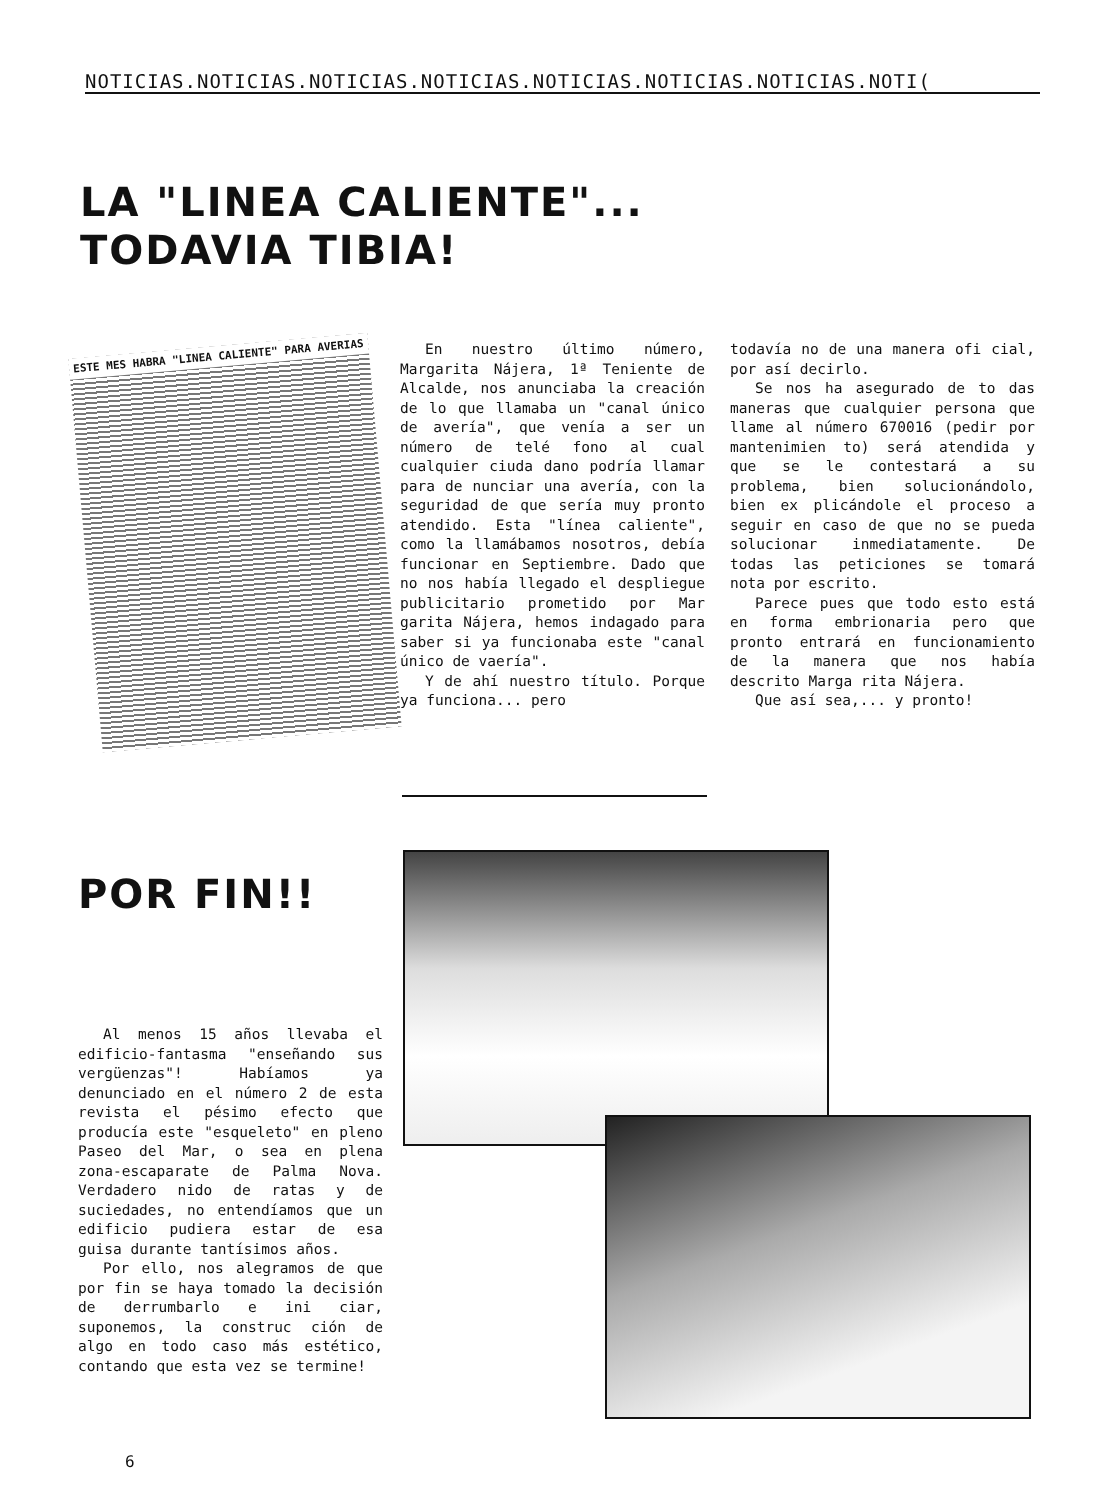NOTICIAS.NOTICIAS.NOTICIAS.NOTICIAS.NOTICIAS.NOTICIAS.NOTICIAS.NOTI(
LA "LINEA CALIENTE"...
TODAVIA TIBIA!
ESTE MES HABRA "LINEA CALIENTE" PARA AVERIAS
En nuestro último número, Margarita Nájera, 1ª Teniente de Alcalde, nos anunciaba la creación de lo que llamaba un "canal único de avería", que venía a ser un número de telé fono al cual cualquier ciuda dano podría llamar para de nunciar una avería, con la seguridad de que sería muy pronto atendido. Esta "línea caliente", como la llamábamos nosotros, debía funcionar en Septiembre. Dado que no nos había llegado el despliegue publicitario prometido por Mar garita Nájera, hemos indagado para saber si ya funcionaba este "canal único de vaería".
Y de ahí nuestro título. Porque ya funciona... pero
todavía no de una manera ofi cial, por así decirlo.
Se nos ha asegurado de to das maneras que cualquier persona que llame al número 670016 (pedir por mantenimien to) será atendida y que se le contestará a su problema, bien solucionándolo, bien ex plicándole el proceso a seguir en caso de que no se pueda solucionar inmediatamente. De todas las peticiones se tomará nota por escrito.
Parece pues que todo esto está en forma embrionaria pero que pronto entrará en funcionamiento de la manera que nos había descrito Marga rita Nájera.
Que así sea,... y pronto!
POR FIN!!
Al menos 15 años llevaba el edificio-fantasma "enseñando sus vergüenzas"! Habíamos ya denunciado en el número 2 de esta revista el pésimo efecto que producía este "esqueleto" en pleno Paseo del Mar, o sea en plena zona-escaparate de Palma Nova. Verdadero nido de ratas y de suciedades, no entendíamos que un edificio pudiera estar de esa guisa durante tantísimos años.
Por ello, nos alegramos de que por fin se haya tomado la decisión de derrumbarlo e ini ciar, suponemos, la construc ción de algo en todo caso más estético, contando que esta vez se termine!
6